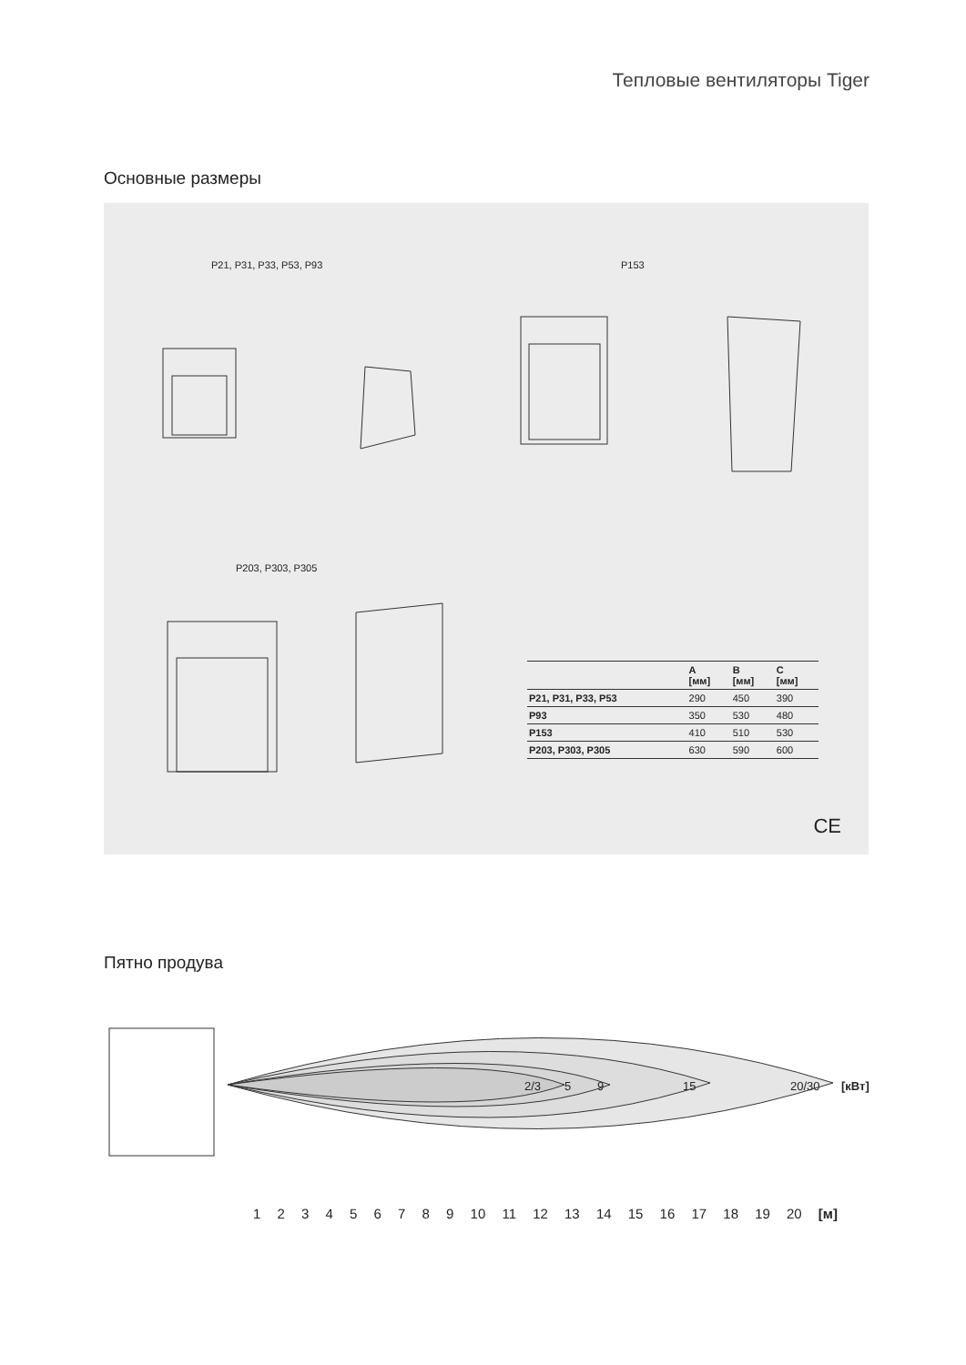Тепловые вентиляторы Tiger
Основные размеры
P21, P31, P33, P53, P93 P153
P203, P303, P305
| | A [мм] | B [мм] | C [мм] |
| --- | --- | --- | --- |
| P21, P31, P33, P53 | 290 | 450 | 390 |
| P93 | 350 | 530 | 480 |
| P153 | 410 | 510 | 530 |
| P203, P303, P305 | 630 | 590 | 600 |
CE
Пятно продува
2/3 5 9 15 20/30 [кВт]
1 2 3 4 5 6 7 8 9 10 11 12 13 14 15 16 17 18 19 20 [м]